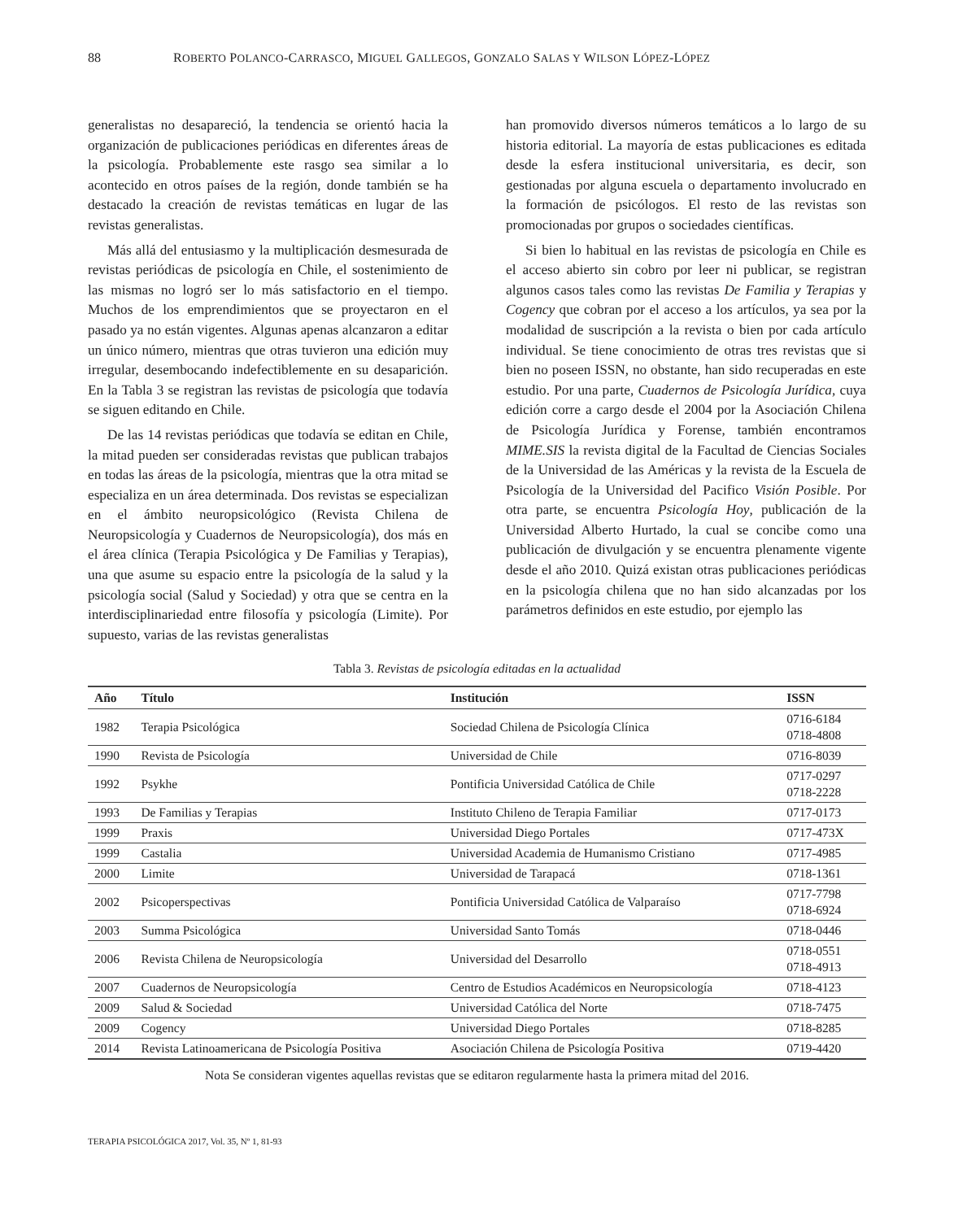88 ROBERTO POLANCO-CARRASCO, MIGUEL GALLEGOS, GONZALO SALAS Y WILSON LÓPEZ-LÓPEZ
generalistas no desapareció, la tendencia se orientó hacia la organización de publicaciones periódicas en diferentes áreas de la psicología. Probablemente este rasgo sea similar a lo acontecido en otros países de la región, donde también se ha destacado la creación de revistas temáticas en lugar de las revistas generalistas.
Más allá del entusiasmo y la multiplicación desmesurada de revistas periódicas de psicología en Chile, el sostenimiento de las mismas no logró ser lo más satisfactorio en el tiempo. Muchos de los emprendimientos que se proyectaron en el pasado ya no están vigentes. Algunas apenas alcanzaron a editar un único número, mientras que otras tuvieron una edición muy irregular, desembocando indefectiblemente en su desaparición. En la Tabla 3 se registran las revistas de psicología que todavía se siguen editando en Chile.
De las 14 revistas periódicas que todavía se editan en Chile, la mitad pueden ser consideradas revistas que publican trabajos en todas las áreas de la psicología, mientras que la otra mitad se especializa en un área determinada. Dos revistas se especializan en el ámbito neuropsicológico (Revista Chilena de Neuropsicología y Cuadernos de Neuropsicología), dos más en el área clínica (Terapia Psicológica y De Familias y Terapias), una que asume su espacio entre la psicología de la salud y la psicología social (Salud y Sociedad) y otra que se centra en la interdisciplinariedad entre filosofía y psicología (Limite). Por supuesto, varias de las revistas generalistas
han promovido diversos números temáticos a lo largo de su historia editorial. La mayoría de estas publicaciones es editada desde la esfera institucional universitaria, es decir, son gestionadas por alguna escuela o departamento involucrado en la formación de psicólogos. El resto de las revistas son promocionadas por grupos o sociedades científicas.
Si bien lo habitual en las revistas de psicología en Chile es el acceso abierto sin cobro por leer ni publicar, se registran algunos casos tales como las revistas De Familia y Terapias y Cogency que cobran por el acceso a los artículos, ya sea por la modalidad de suscripción a la revista o bien por cada artículo individual. Se tiene conocimiento de otras tres revistas que si bien no poseen ISSN, no obstante, han sido recuperadas en este estudio. Por una parte, Cuadernos de Psicología Jurídica, cuya edición corre a cargo desde el 2004 por la Asociación Chilena de Psicología Jurídica y Forense, también encontramos MIME.SIS la revista digital de la Facultad de Ciencias Sociales de la Universidad de las Américas y la revista de la Escuela de Psicología de la Universidad del Pacifico Visión Posible. Por otra parte, se encuentra Psicología Hoy, publicación de la Universidad Alberto Hurtado, la cual se concibe como una publicación de divulgación y se encuentra plenamente vigente desde el año 2010. Quizá existan otras publicaciones periódicas en la psicología chilena que no han sido alcanzadas por los parámetros definidos en este estudio, por ejemplo las
Tabla 3. Revistas de psicología editadas en la actualidad
| Año | Título | Institución | ISSN |
| --- | --- | --- | --- |
| 1982 | Terapia Psicológica | Sociedad Chilena de Psicología Clínica | 0716-6184 0718-4808 |
| 1990 | Revista de Psicología | Universidad de Chile | 0716-8039 |
| 1992 | Psykhe | Pontificia Universidad Católica de Chile | 0717-0297 0718-2228 |
| 1993 | De Familias y Terapias | Instituto Chileno de Terapia Familiar | 0717-0173 |
| 1999 | Praxis | Universidad Diego Portales | 0717-473X |
| 1999 | Castalia | Universidad Academia de Humanismo Cristiano | 0717-4985 |
| 2000 | Limite | Universidad de Tarapacá | 0718-1361 |
| 2002 | Psicoperspectivas | Pontificia Universidad Católica de Valparaíso | 0717-7798 0718-6924 |
| 2003 | Summa Psicológica | Universidad Santo Tomás | 0718-0446 |
| 2006 | Revista Chilena de Neuropsicología | Universidad del Desarrollo | 0718-0551 0718-4913 |
| 2007 | Cuadernos de Neuropsicología | Centro de Estudios Académicos en Neuropsicología | 0718-4123 |
| 2009 | Salud & Sociedad | Universidad Católica del Norte | 0718-7475 |
| 2009 | Cogency | Universidad Diego Portales | 0718-8285 |
| 2014 | Revista Latinoamericana de Psicología Positiva | Asociación Chilena de Psicología Positiva | 0719-4420 |
Nota Se consideran vigentes aquellas revistas que se editaron regularmente hasta la primera mitad del 2016.
TERAPIA PSICOLÓGICA 2017, Vol. 35, Nº 1, 81-93